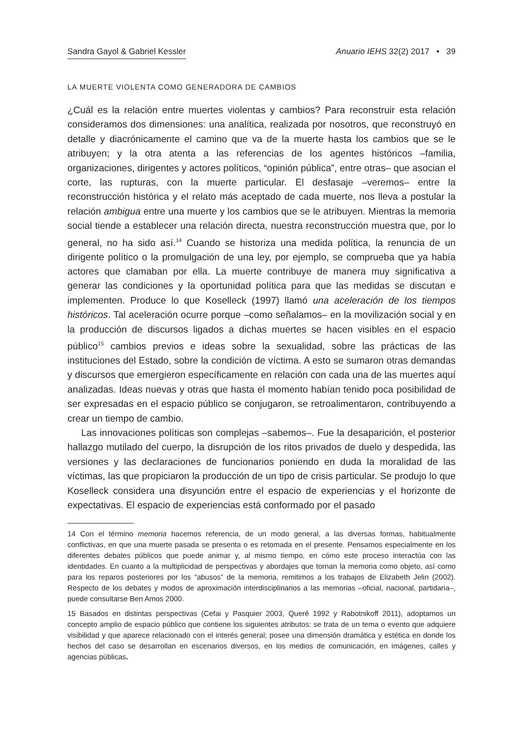Sandra Gayol & Gabriel Kessler Anuario IEHS 32(2) 2017 • 39
LA MUERTE VIOLENTA COMO GENERADORA DE CAMBIOS
¿Cuál es la relación entre muertes violentas y cambios? Para reconstruir esta relación consideramos dos dimensiones: una analítica, realizada por nosotros, que reconstruyó en detalle y diacrónicamente el camino que va de la muerte hasta los cambios que se le atribuyen; y la otra atenta a las referencias de los agentes históricos –familia, organizaciones, dirigentes y actores políticos, “opinión pública”, entre otras– que asocian el corte, las rupturas, con la muerte particular. El desfasaje –veremos– entre la reconstrucción histórica y el relato más aceptado de cada muerte, nos lleva a postular la relación ambigua entre una muerte y los cambios que se le atribuyen. Mientras la memoria social tiende a establecer una relación directa, nuestra reconstrucción muestra que, por lo general, no ha sido así.<sup>14</sup> Cuando se historiza una medida política, la renuncia de un dirigente político o la promulgación de una ley, por ejemplo, se comprueba que ya había actores que clamaban por ella. La muerte contribuye de manera muy significativa a generar las condiciones y la oportunidad política para que las medidas se discutan e implementen. Produce lo que Koselleck (1997) llamó una aceleración de los tiempos históricos. Tal aceleración ocurre porque –como señalamos– en la movilización social y en la producción de discursos ligados a dichas muertes se hacen visibles en el espacio público<sup>15</sup> cambios previos e ideas sobre la sexualidad, sobre las prácticas de las instituciones del Estado, sobre la condición de víctima. A esto se sumaron otras demandas y discursos que emergieron específicamente en relación con cada una de las muertes aquí analizadas. Ideas nuevas y otras que hasta el momento habían tenido poca posibilidad de ser expresadas en el espacio público se conjugaron, se retroalimentaron, contribuyendo a crear un tiempo de cambio.
Las innovaciones políticas son complejas –sabemos–. Fue la desaparición, el posterior hallazgo mutilado del cuerpo, la disrupción de los ritos privados de duelo y despedida, las versiones y las declaraciones de funcionarios poniendo en duda la moralidad de las víctimas, las que propiciaron la producción de un tipo de crisis particular. Se produjo lo que Koselleck considera una disyunción entre el espacio de experiencias y el horizonte de expectativas. El espacio de experiencias está conformado por el pasado
14 Con el término memoria hacemos referencia, de un modo general, a las diversas formas, habitualmente conflictivas, en que una muerte pasada se presenta o es retomada en el presente. Pensamos especialmente en los diferentes debates públicos que puede animar y, al mismo tiempo, en cómo este proceso interactúa con las identidades. En cuanto a la multiplicidad de perspectivas y abordajes que tornan la memoria como objeto, así como para los reparos posteriores por los “abusos” de la memoria, remitimos a los trabajos de Elizabeth Jelin (2002). Respecto de los debates y modos de aproximación interdisciplinarios a las memorias –oficial, nacional, partidaria–, puede consultarse Ben Amos 2000.
15 Basados en distintas perspectivas (Cefai y Pasquier 2003, Queré 1992 y Rabotnikoff 2011), adoptamos un concepto amplio de espacio público que contiene los siguientes atributos: se trata de un tema o evento que adquiere visibilidad y que aparece relacionado con el interés general; posee una dimensión dramática y estética en donde los hechos del caso se desarrollan en escenarios diversos, en los medios de comunicación, en imágenes, calles y agencias públicas.